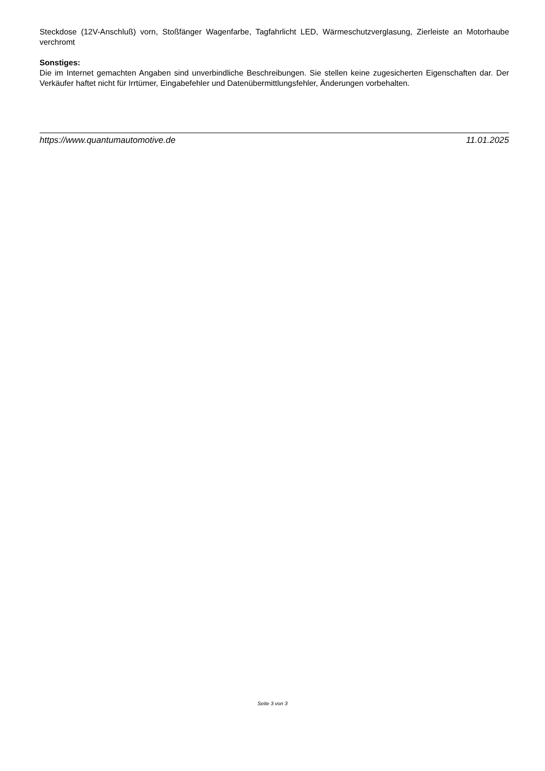Steckdose (12V-Anschluß) vorn, Stoßfänger Wagenfarbe, Tagfahrlicht LED, Wärmeschutzverglasung, Zierleiste an Motorhaube verchromt
Sonstiges:
Die im Internet gemachten Angaben sind unverbindliche Beschreibungen. Sie stellen keine zugesicherten Eigenschaften dar. Der Verkäufer haftet nicht für Irrtümer, Eingabefehler und Datenübermittlungsfehler, Änderungen vorbehalten.
https://www.quantumautomotive.de 11.01.2025
Seite 3 von 3